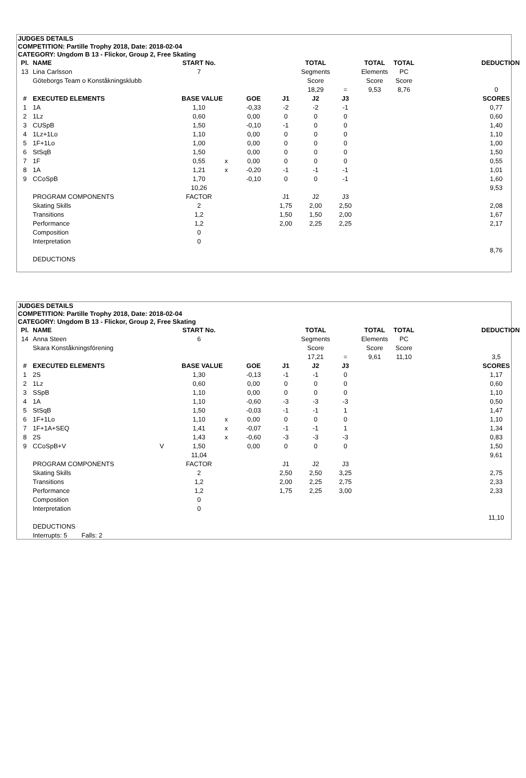JUDGES DETAILS
COMPETITION: Partille Trophy 2018, Date: 2018-02-04
CATEGORY: Ungdom B 13 - Flickor, Group 2, Free Skating
| Pl. | NAME | | START No. | | | | TOTAL | | TOTAL | TOTAL | | DEDUCTION |
| --- | --- | --- | --- | --- | --- | --- | --- | --- | --- | --- | --- | --- |
| 13 | Lina Carlsson | | 7 | | | | Segments | | Elements | PC | | |
| | Göteborgs Team o Konståkningsklubb | | | | | | Score | | Score | Score | | |
| | | | | | | | 18,29 | = | 9,53 | 8,76 | | 0 |
| # | EXECUTED ELEMENTS | | BASE VALUE | | GOE | J1 | J2 | J3 | | | | SCORES |
| 1 | 1A | | 1,10 | | -0,33 | -2 | -2 | -1 | | | | 0,77 |
| 2 | 1Lz | | 0,60 | | 0,00 | 0 | 0 | 0 | | | | 0,60 |
| 3 | CUSpB | | 1,50 | | -0,10 | -1 | 0 | 0 | | | | 1,40 |
| 4 | 1Lz+1Lo | | 1,10 | | 0,00 | 0 | 0 | 0 | | | | 1,10 |
| 5 | 1F+1Lo | | 1,00 | | 0,00 | 0 | 0 | 0 | | | | 1,00 |
| 6 | StSqB | | 1,50 | | 0,00 | 0 | 0 | 0 | | | | 1,50 |
| 7 | 1F | | 0,55 | x | 0,00 | 0 | 0 | 0 | | | | 0,55 |
| 8 | 1A | | 1,21 | x | -0,20 | -1 | -1 | -1 | | | | 1,01 |
| 9 | CCoSpB | | 1,70 | | -0,10 | 0 | 0 | -1 | | | | 1,60 |
| | | | 10,26 | | | | | | | | | 9,53 |
| | PROGRAM COMPONENTS | | FACTOR | | | J1 | J2 | J3 | | | | |
| | Skating Skills | | 2 | | | 1,75 | 2,00 | 2,50 | | | | 2,08 |
| | Transitions | | 1,2 | | | 1,50 | 1,50 | 2,00 | | | | 1,67 |
| | Performance | | 1,2 | | | 2,00 | 2,25 | 2,25 | | | | 2,17 |
| | Composition | | 0 | | | | | | | | | |
| | Interpretation | | 0 | | | | | | | | | |
| | | | | | | | | | | | | 8,76 |
| | DEDUCTIONS | | | | | | | | | | | |
JUDGES DETAILS
COMPETITION: Partille Trophy 2018, Date: 2018-02-04
CATEGORY: Ungdom B 13 - Flickor, Group 2, Free Skating
| Pl. | NAME | | START No. | | | | TOTAL | | TOTAL | TOTAL | | DEDUCTION |
| --- | --- | --- | --- | --- | --- | --- | --- | --- | --- | --- | --- | --- |
| 14 | Anna Steen | | 6 | | | | Segments | | Elements | PC | | |
| | Skara Konståkningsförening | | | | | | Score | | Score | Score | | |
| | | | | | | | 17,21 | = | 9,61 | 11,10 | | 3,5 |
| # | EXECUTED ELEMENTS | | BASE VALUE | | GOE | J1 | J2 | J3 | | | | SCORES |
| 1 | 2S | | 1,30 | | -0,13 | -1 | -1 | 0 | | | | 1,17 |
| 2 | 1Lz | | 0,60 | | 0,00 | 0 | 0 | 0 | | | | 0,60 |
| 3 | SSpB | | 1,10 | | 0,00 | 0 | 0 | 0 | | | | 1,10 |
| 4 | 1A | | 1,10 | | -0,60 | -3 | -3 | -3 | | | | 0,50 |
| 5 | StSqB | | 1,50 | | -0,03 | -1 | -1 | 1 | | | | 1,47 |
| 6 | 1F+1Lo | | 1,10 | x | 0,00 | 0 | 0 | 0 | | | | 1,10 |
| 7 | 1F+1A+SEQ | | 1,41 | x | -0,07 | -1 | -1 | 1 | | | | 1,34 |
| 8 | 2S | | 1,43 | x | -0,60 | -3 | -3 | -3 | | | | 0,83 |
| 9 | CCoSpB+V | V | 1,50 | | 0,00 | 0 | 0 | 0 | | | | 1,50 |
| | | | 11,04 | | | | | | | | | 9,61 |
| | PROGRAM COMPONENTS | | FACTOR | | | J1 | J2 | J3 | | | | |
| | Skating Skills | | 2 | | | 2,50 | 2,50 | 3,25 | | | | 2,75 |
| | Transitions | | 1,2 | | | 2,00 | 2,25 | 2,75 | | | | 2,33 |
| | Performance | | 1,2 | | | 1,75 | 2,25 | 3,00 | | | | 2,33 |
| | Composition | | 0 | | | | | | | | | |
| | Interpretation | | 0 | | | | | | | | | |
| | | | | | | | | | | | | 11,10 |
| | DEDUCTIONS | | | | | | | | | | | |
| | Interrupts: 5 Falls: 2 | | | | | | | | | | | |